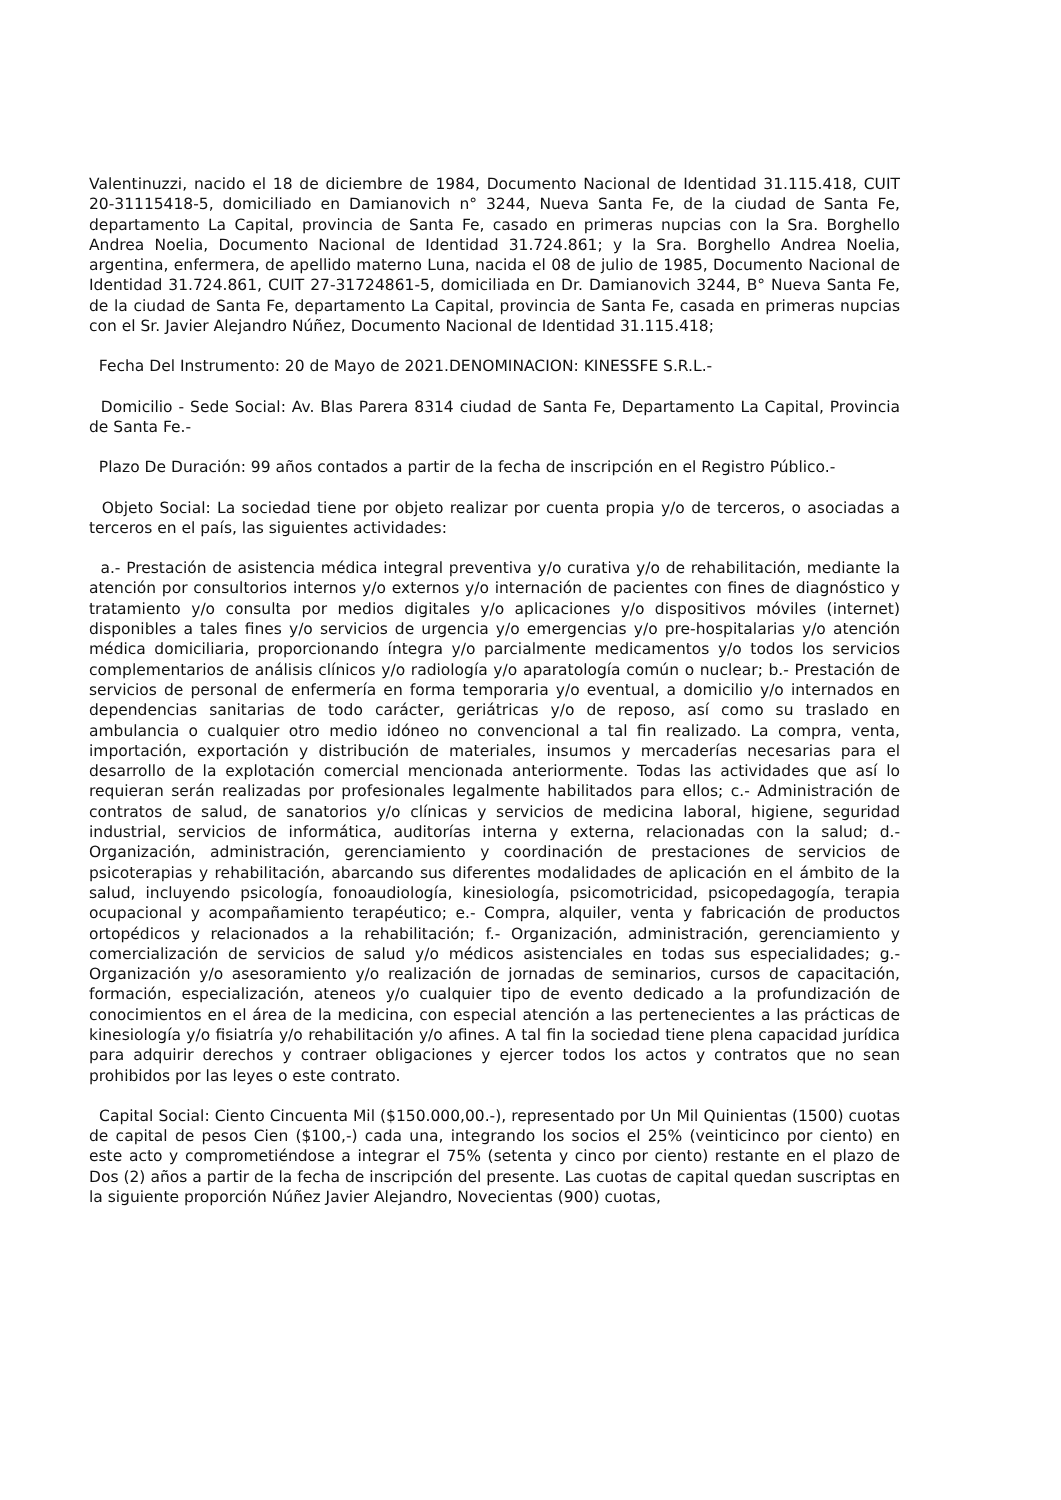Valentinuzzi, nacido el 18 de diciembre de 1984, Documento Nacional de Identidad 31.115.418, CUIT 20-31115418-5, domiciliado en Damianovich n° 3244, Nueva Santa Fe, de la ciudad de Santa Fe, departamento La Capital, provincia de Santa Fe, casado en primeras nupcias con la Sra. Borghello Andrea Noelia, Documento Nacional de Identidad 31.724.861; y la Sra. Borghello Andrea Noelia, argentina, enfermera, de apellido materno Luna, nacida el 08 de julio de 1985, Documento Nacional de Identidad 31.724.861, CUIT 27-31724861-5, domiciliada en Dr. Damianovich 3244, B° Nueva Santa Fe, de la ciudad de Santa Fe, departamento La Capital, provincia de Santa Fe, casada en primeras nupcias con el Sr. Javier Alejandro Núñez, Documento Nacional de Identidad 31.115.418;
Fecha Del Instrumento: 20 de Mayo de 2021.DENOMINACION: KINESSFE S.R.L.-
Domicilio - Sede Social: Av. Blas Parera 8314 ciudad de Santa Fe, Departamento La Capital, Provincia de Santa Fe.-
Plazo De Duración: 99 años contados a partir de la fecha de inscripción en el Registro Público.-
Objeto Social: La sociedad tiene por objeto realizar por cuenta propia y/o de terceros, o asociadas a terceros en el país, las siguientes actividades:
a.- Prestación de asistencia médica integral preventiva y/o curativa y/o de rehabilitación, mediante la atención por consultorios internos y/o externos y/o internación de pacientes con fines de diagnóstico y tratamiento y/o consulta por medios digitales y/o aplicaciones y/o dispositivos móviles (internet) disponibles a tales fines y/o servicios de urgencia y/o emergencias y/o pre-hospitalarias y/o atención médica domiciliaria, proporcionando íntegra y/o parcialmente medicamentos y/o todos los servicios complementarios de análisis clínicos y/o radiología y/o aparatología común o nuclear; b.- Prestación de servicios de personal de enfermería en forma temporaria y/o eventual, a domicilio y/o internados en dependencias sanitarias de todo carácter, geriátricas y/o de reposo, así como su traslado en ambulancia o cualquier otro medio idóneo no convencional a tal fin realizado. La compra, venta, importación, exportación y distribución de materiales, insumos y mercaderías necesarias para el desarrollo de la explotación comercial mencionada anteriormente. Todas las actividades que así lo requieran serán realizadas por profesionales legalmente habilitados para ellos; c.- Administración de contratos de salud, de sanatorios y/o clínicas y servicios de medicina laboral, higiene, seguridad industrial, servicios de informática, auditorías interna y externa, relacionadas con la salud; d.- Organización, administración, gerenciamiento y coordinación de prestaciones de servicios de psicoterapias y rehabilitación, abarcando sus diferentes modalidades de aplicación en el ámbito de la salud, incluyendo psicología, fonoaudiología, kinesiología, psicomotricidad, psicopedagogía, terapia ocupacional y acompañamiento terapéutico; e.- Compra, alquiler, venta y fabricación de productos ortopédicos y relacionados a la rehabilitación; f.- Organización, administración, gerenciamiento y comercialización de servicios de salud y/o médicos asistenciales en todas sus especialidades; g.- Organización y/o asesoramiento y/o realización de jornadas de seminarios, cursos de capacitación, formación, especialización, ateneos y/o cualquier tipo de evento dedicado a la profundización de conocimientos en el área de la medicina, con especial atención a las pertenecientes a las prácticas de kinesiología y/o fisiatría y/o rehabilitación y/o afines. A tal fin la sociedad tiene plena capacidad jurídica para adquirir derechos y contraer obligaciones y ejercer todos los actos y contratos que no sean prohibidos por las leyes o este contrato.
Capital Social: Ciento Cincuenta Mil ($150.000,00.-), representado por Un Mil Quinientas (1500) cuotas de capital de pesos Cien ($100,-) cada una, integrando los socios el 25% (veinticinco por ciento) en este acto y comprometiéndose a integrar el 75% (setenta y cinco por ciento) restante en el plazo de Dos (2) años a partir de la fecha de inscripción del presente. Las cuotas de capital quedan suscriptas en la siguiente proporción Núñez Javier Alejandro, Novecientas (900) cuotas,